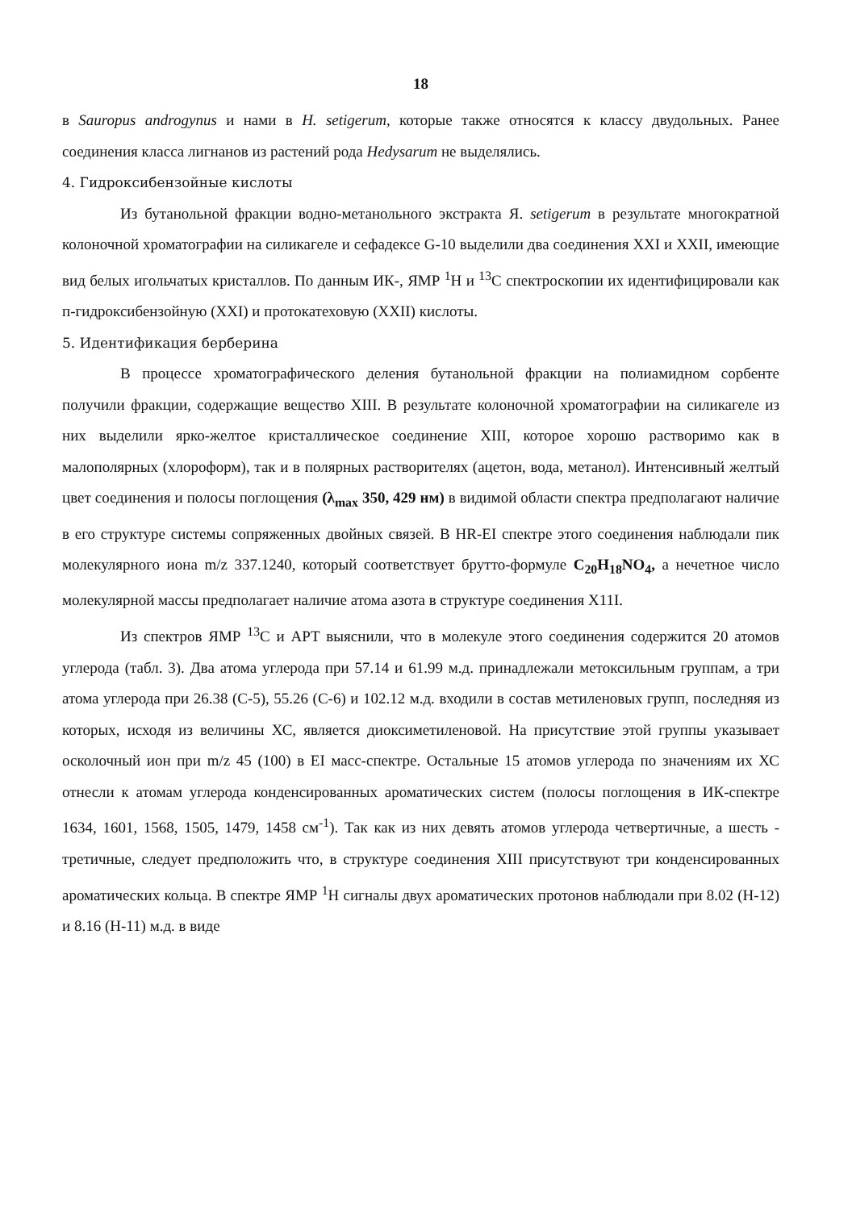18
в Sauropus androgynus и нами в H. setigerum, которые также относятся к классу двудольных. Ранее соединения класса лигнанов из растений рода Hedysarum не выделялись.
4. Гидроксибензойные кислоты
Из бутанольной фракции водно-метанольного экстракта Я. setigerum в результате многократной колоночной хроматографии на силикагеле и сефадексе G-10 выделили два соединения XXI и XXII, имеющие вид белых игольчатых кристаллов. По данным ИК-, ЯМР <sup>1</sup>Н и <sup>13</sup>С спектроскопии их идентифицировали как п-гидроксибензойную (XXI) и протокатеховую (XXII) кислоты.
5. Идентификация берберина
В процессе хроматографического деления бутанольной фракции на полиамидном сорбенте получили фракции, содержащие вещество XIII. В результате колоночной хроматографии на силикагеле из них выделили ярко-желтое кристаллическое соединение XIII, которое хорошо растворимо как в малополярных (хлороформ), так и в полярных растворителях (ацетон, вода, метанол). Интенсивный желтый цвет соединения и полосы поглощения (λ<sub>max</sub> 350, 429 нм) в видимой области спектра предполагают наличие в его структуре системы сопряженных двойных связей. В HR-EI спектре этого соединения наблюдали пик молекулярного иона m/z 337.1240, который соответствует брутто-формуле C<sub>20</sub>H<sub>18</sub>NO<sub>4</sub>, а нечетное число молекулярной массы предполагает наличие атома азота в структуре соединения X11I.
Из спектров ЯМР <sup>13</sup>С и АРТ выяснили, что в молекуле этого соединения содержится 20 атомов углерода (табл. 3). Два атома углерода при 57.14 и 61.99 м.д. принадлежали метоксильным группам, а три атома углерода при 26.38 (С-5), 55.26 (С-6) и 102.12 м.д. входили в состав метиленовых групп, последняя из которых, исходя из величины ХС, является диоксиметиленовой. На присутствие этой группы указывает осколочный ион при m/z 45 (100) в EI масс-спектре. Остальные 15 атомов углерода по значениям их ХС отнесли к атомам углерода конденсированных ароматических систем (полосы поглощения в ИК-спектре 1634, 1601, 1568, 1505, 1479, 1458 см<sup>-1</sup>). Так как из них девять атомов углерода четвертичные, а шесть - третичные, следует предположить что, в структуре соединения XIII присутствуют три конденсированных ароматических кольца. В спектре ЯМР <sup>1</sup>Н сигналы двух ароматических протонов наблюдали при 8.02 (Н-12) и 8.16 (Н-11) м.д. в виде